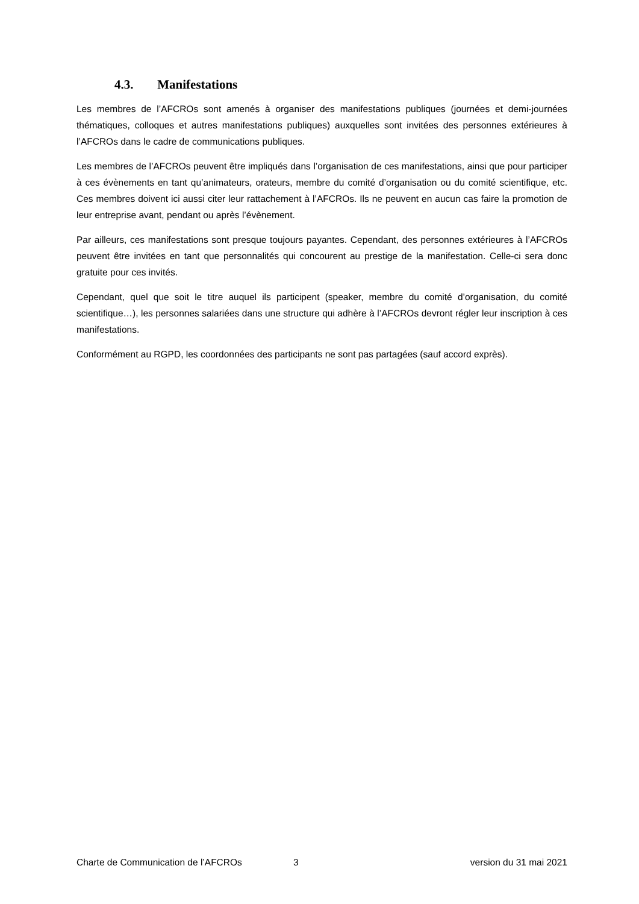4.3. Manifestations
Les membres de l’AFCROs sont amenés à organiser des manifestations publiques (journées et demi-journées thématiques, colloques et autres manifestations publiques) auxquelles sont invitées des personnes extérieures à l’AFCROs dans le cadre de communications publiques.
Les membres de l’AFCROs peuvent être impliqués dans l’organisation de ces manifestations, ainsi que pour participer à ces évènements en tant qu’animateurs, orateurs, membre du comité d’organisation ou du comité scientifique, etc. Ces membres doivent ici aussi citer leur rattachement à l’AFCROs. Ils ne peuvent en aucun cas faire la promotion de leur entreprise avant, pendant ou après l’évènement.
Par ailleurs, ces manifestations sont presque toujours payantes. Cependant, des personnes extérieures à l’AFCROs peuvent être invitées en tant que personnalités qui concourent au prestige de la manifestation. Celle-ci sera donc gratuite pour ces invités.
Cependant, quel que soit le titre auquel ils participent (speaker, membre du comité d’organisation, du comité scientifique…), les personnes salariées dans une structure qui adhère à l’AFCROs devront régler leur inscription à ces manifestations.
Conformément au RGPD, les coordonnées des participants ne sont pas partagées (sauf accord exprès).
Charte de Communication de l’AFCROs 3 version du 31 mai 2021